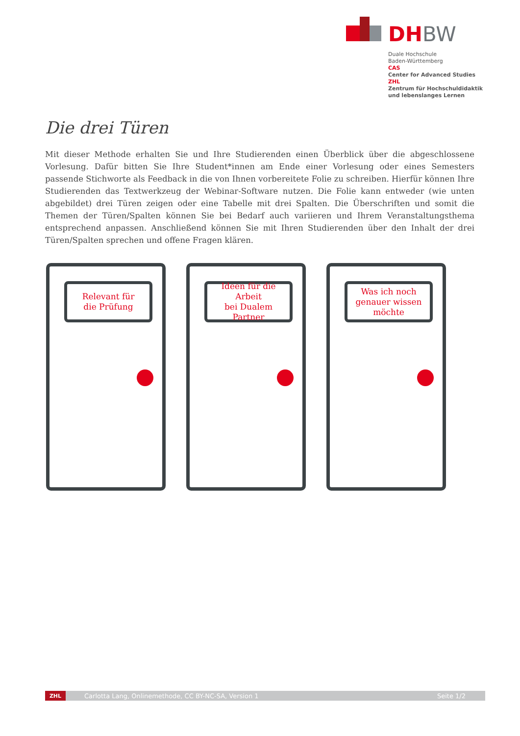DHBW
Duale Hochschule
Baden-Württemberg
CAS
Center for Advanced Studies
ZHL
Zentrum für Hochschuldidaktik
und lebenslanges Lernen
Die drei Türen
Mit dieser Methode erhalten Sie und Ihre Studierenden einen Überblick über die abgeschlossene Vorlesung. Dafür bitten Sie Ihre Student*innen am Ende einer Vorlesung oder eines Semesters passende Stichworte als Feedback in die von Ihnen vorbereitete Folie zu schreiben. Hierfür können Ihre Studierenden das Textwerkzeug der Webinar-Software nutzen. Die Folie kann entweder (wie unten abgebildet) drei Türen zeigen oder eine Tabelle mit drei Spalten. Die Überschriften und somit die Themen der Türen/Spalten können Sie bei Bedarf auch variieren und Ihrem Veranstaltungsthema entsprechend anpassen. Anschließend können Sie mit Ihren Studierenden über den Inhalt der drei Türen/Spalten sprechen und offene Fragen klären.
Relevant für
die Prüfung
Ideen für die Arbeit
bei Dualem Partner
Was ich noch
genauer wissen
möchte
ZHL
Carlotta Lang, Onlinemethode, CC BY-NC-SA, Version 1 Seite 1/2